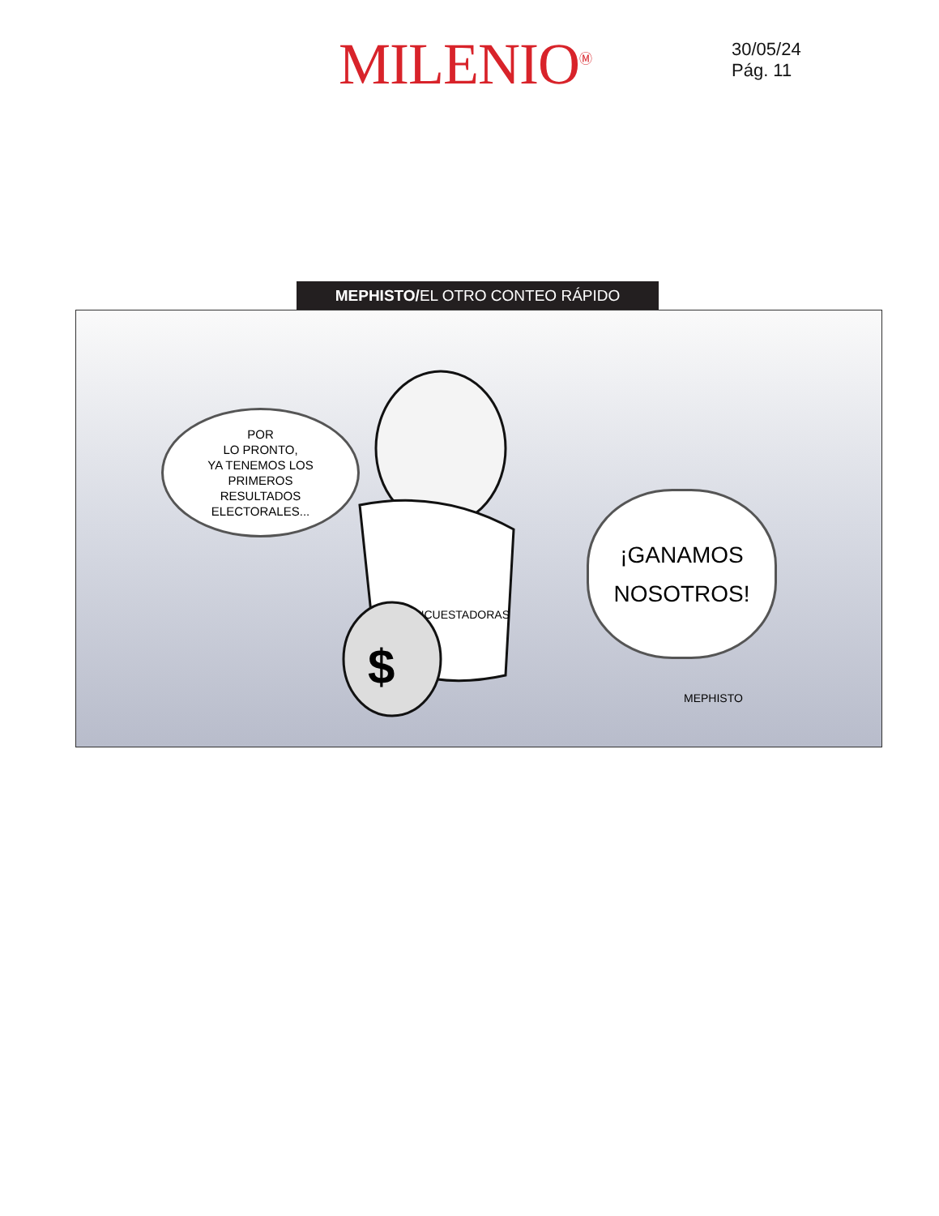MILENIO<sup>Ⓜ</sup>
30/05/24
Pág. 11
MEPHISTO/EL OTRO CONTEO RÁPIDO
POR
LO PRONTO,
YA TENEMOS LOS
PRIMEROS
RESULTADOS
ELECTORALES...
ENCUESTADORAS
$
¡GANAMOS
NOSOTROS!
MEPHISTO